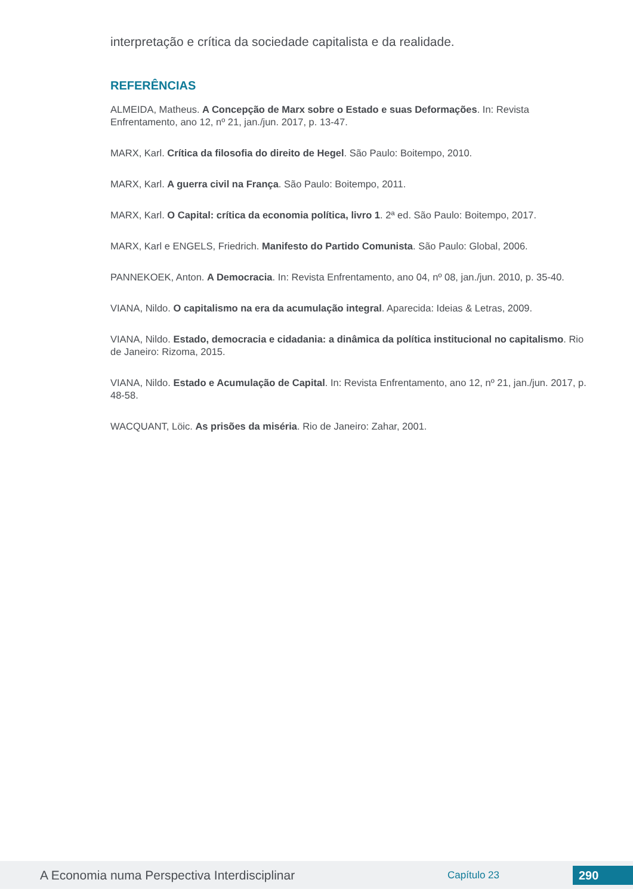interpretação e crítica da sociedade capitalista e da realidade.
REFERÊNCIAS
ALMEIDA, Matheus. A Concepção de Marx sobre o Estado e suas Deformações. In: Revista Enfrentamento, ano 12, nº 21, jan./jun. 2017, p. 13-47.
MARX, Karl. Crítica da filosofia do direito de Hegel. São Paulo: Boitempo, 2010.
MARX, Karl. A guerra civil na França. São Paulo: Boitempo, 2011.
MARX, Karl. O Capital: crítica da economia política, livro 1. 2ª ed. São Paulo: Boitempo, 2017.
MARX, Karl e ENGELS, Friedrich. Manifesto do Partido Comunista. São Paulo: Global, 2006.
PANNEKOEK, Anton. A Democracia. In: Revista Enfrentamento, ano 04, nº 08, jan./jun. 2010, p. 35-40.
VIANA, Nildo. O capitalismo na era da acumulação integral. Aparecida: Ideias & Letras, 2009.
VIANA, Nildo. Estado, democracia e cidadania: a dinâmica da política institucional no capitalismo. Rio de Janeiro: Rizoma, 2015.
VIANA, Nildo. Estado e Acumulação de Capital. In: Revista Enfrentamento, ano 12, nº 21, jan./jun. 2017, p. 48-58.
WACQUANT, Löic. As prisões da miséria. Rio de Janeiro: Zahar, 2001.
A Economia numa Perspectiva Interdisciplinar Capítulo 23 290